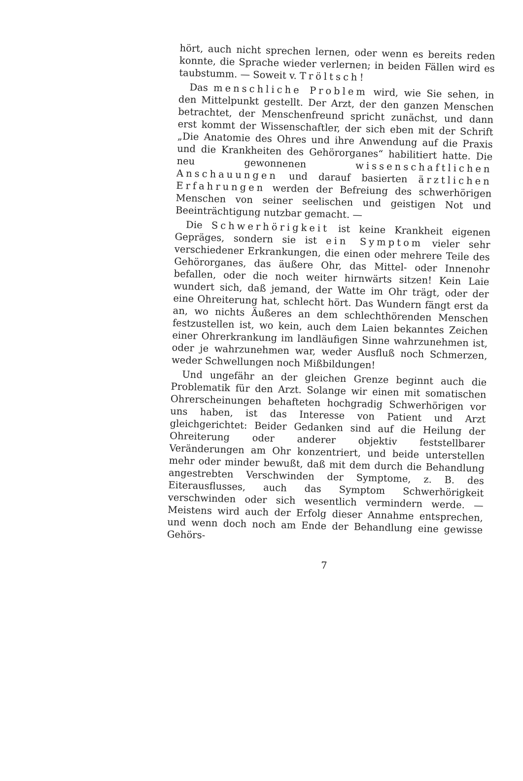hört, auch nicht sprechen lernen, oder wenn es bereits reden konnte, die Sprache wieder verlernen; in beiden Fällen wird es taubstumm. — Soweit v. Tröltsch!
Das menschliche Problem wird, wie Sie sehen, in den Mittelpunkt gestellt. Der Arzt, der den ganzen Menschen betrachtet, der Menschenfreund spricht zunächst, und dann erst kommt der Wissenschaftler, der sich eben mit der Schrift „Die Anatomie des Ohres und ihre Anwendung auf die Praxis und die Krankheiten des Gehörorganes“ habilitiert hatte. Die neu gewonnenen wissenschaftlichen Anschauungen und darauf basierten ärztlichen Erfahrungen werden der Befreiung des schwerhörigen Menschen von seiner seelischen und geistigen Not und Beeinträchtigung nutzbar gemacht. —
Die Schwerhörigkeit ist keine Krankheit eigenen Gepräges, sondern sie ist ein Symptom vieler sehr verschiedener Erkrankungen, die einen oder mehrere Teile des Gehörorganes, das äußere Ohr, das Mittel- oder Innenohr befallen, oder die noch weiter hirnwärts sitzen! Kein Laie wundert sich, daß jemand, der Watte im Ohr trägt, oder der eine Ohreiterung hat, schlecht hört. Das Wundern fängt erst da an, wo nichts Äußeres an dem schlechthörenden Menschen festzustellen ist, wo kein, auch dem Laien bekanntes Zeichen einer Ohrerkrankung im landläufigen Sinne wahrzunehmen ist, oder je wahrzunehmen war, weder Ausfluß noch Schmerzen, weder Schwellungen noch Mißbildungen!
Und ungefähr an der gleichen Grenze beginnt auch die Problematik für den Arzt. Solange wir einen mit somatischen Ohrerscheinungen behafteten hochgradig Schwerhörigen vor uns haben, ist das Interesse von Patient und Arzt gleichgerichtet: Beider Gedanken sind auf die Heilung der Ohreiterung oder anderer objektiv feststellbarer Veränderungen am Ohr konzentriert, und beide unterstellen mehr oder minder bewußt, daß mit dem durch die Behandlung angestrebten Verschwinden der Symptome, z. B. des Eiterausflusses, auch das Symptom Schwerhörigkeit verschwinden oder sich wesentlich vermindern werde. — Meistens wird auch der Erfolg dieser Annahme entsprechen, und wenn doch noch am Ende der Behandlung eine gewisse Gehörs-
7